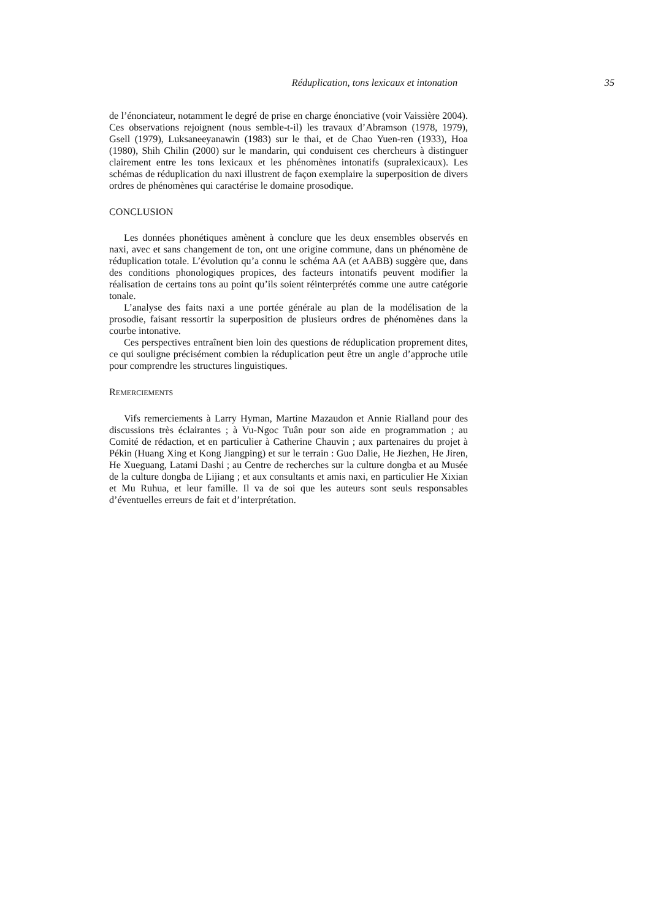Réduplication, tons lexicaux et intonation 35
de l’énonciateur, notamment le degré de prise en charge énonciative (voir Vaissière 2004). Ces observations rejoignent (nous semble-t-il) les travaux d’Abramson (1978, 1979), Gsell (1979), Luksaneeyanawin (1983) sur le thai, et de Chao Yuen-ren (1933), Hoa (1980), Shih Chilin (2000) sur le mandarin, qui conduisent ces chercheurs à distinguer clairement entre les tons lexicaux et les phénomènes intonatifs (supralexicaux). Les schémas de réduplication du naxi illustrent de façon exemplaire la superposition de divers ordres de phénomènes qui caractérise le domaine prosodique.
CONCLUSION
Les données phonétiques amènent à conclure que les deux ensembles observés en naxi, avec et sans changement de ton, ont une origine commune, dans un phénomène de réduplication totale. L’évolution qu’a connu le schéma AA (et AABB) suggère que, dans des conditions phonologiques propices, des facteurs intonatifs peuvent modifier la réalisation de certains tons au point qu’ils soient réinterprétés comme une autre catégorie tonale.
L’analyse des faits naxi a une portée générale au plan de la modélisation de la prosodie, faisant ressortir la superposition de plusieurs ordres de phénomènes dans la courbe intonative.
Ces perspectives entraînent bien loin des questions de réduplication proprement dites, ce qui souligne précisément combien la réduplication peut être un angle d’approche utile pour comprendre les structures linguistiques.
REMERCIEMENTS
Vifs remerciements à Larry Hyman, Martine Mazaudon et Annie Rialland pour des discussions très éclairantes ; à Vu-Ngoc Tuân pour son aide en programmation ; au Comité de rédaction, et en particulier à Catherine Chauvin ; aux partenaires du projet à Pékin (Huang Xing et Kong Jiangping) et sur le terrain : Guo Dalie, He Jiezhen, He Jiren, He Xueguang, Latami Dashi ; au Centre de recherches sur la culture dongba et au Musée de la culture dongba de Lijiang ; et aux consultants et amis naxi, en particulier He Xixian et Mu Ruhua, et leur famille. Il va de soi que les auteurs sont seuls responsables d’éventuelles erreurs de fait et d’interprétation.